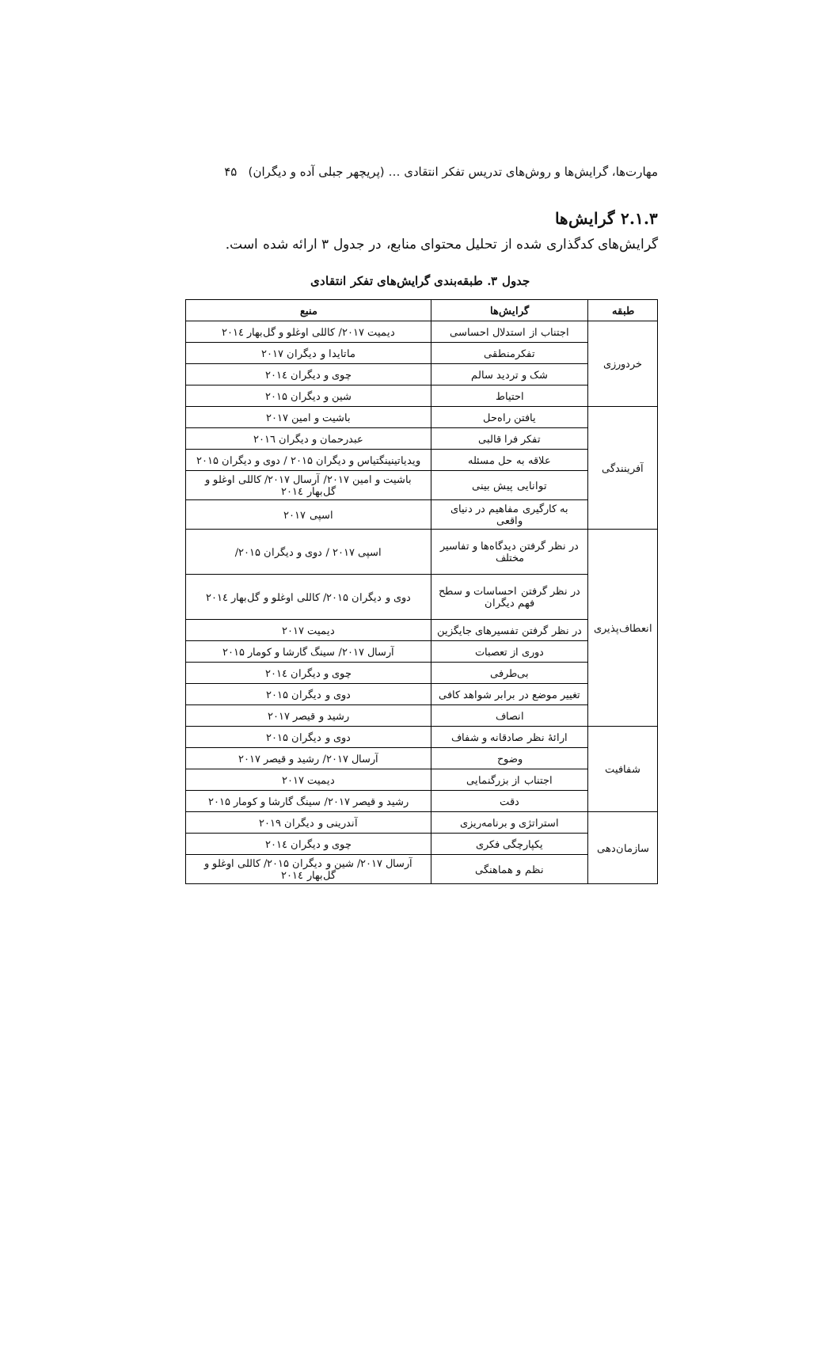مهارت‌ها، گرایش‌ها و روش‌های تدریس تفکر انتقادی … (پریچهر جبلی آده و دیگران) ۴۵
۲.۱.۳ گرایش‌ها
گرایش‌های کدگذاری شده از تحلیل محتوای منابع، در جدول ۳ ارائه شده است.
جدول ۳. طبقه‌بندی گرایش‌های تفکر انتقادی
| طبقه | گرایش‌ها | منبع |
| --- | --- | --- |
| خردورزی | اجتناب از استدلال احساسی | دیمیت ۲۰۱۷/ کاللی اوغلو و گل‌بهار ۲۰۱٤ |
| | تفکرمنطقی | ماتایدا و دیگران ۲۰۱۷ |
| | شک و تردید سالم | چوی و دیگران ۲۰۱٤ |
| | احتیاط | شین و دیگران ۲۰۱۵ |
| آفرینندگی | یافتن راه‌حل | باشیت و امین ۲۰۱۷ |
| | تفکر فرا قالبی | عبدرحمان و دیگران ۲۰۱٦ |
| | علاقه به حل مسئله | ویدیاتینینگتیاس و دیگران ۲۰۱۵ / دوی و دیگران ۲۰۱۵ |
| | توانایی پیش بینی | باشیت و امین ۲۰۱۷/ آرسال ۲۰۱۷/ کاللی اوغلو و گل‌بهار ۲۰۱٤ |
| | به کارگیری مفاهیم در دنیای واقعی | اسپی ۲۰۱۷ |
| انعطاف‌پذیری | در نظر گرفتن دیدگاه‌ها و تفاسیر مختلف | اسپی ۲۰۱۷ / دوی و دیگران ۲۰۱۵/ |
| | در نظر گرفتن احساسات و سطح فهم دیگران | دوی و دیگران ۲۰۱۵/ کاللی اوغلو و گل‌بهار ۲۰۱٤ |
| | در نظر گرفتن تفسیرهای جایگزین | دیمیت ۲۰۱۷ |
| | دوری از تعصبات | آرسال ۲۰۱۷/ سینگ گارشا و کومار ۲۰۱۵ |
| | بی‌طرفی | چوی و دیگران ۲۰۱٤ |
| | تغییر موضع در برابر شواهد کافی | دوی و دیگران ۲۰۱۵ |
| | انصاف | رشید و قیصر ۲۰۱۷ |
| شفافیت | ارائهٔ نظر صادقانه و شفاف | دوی و دیگران ۲۰۱۵ |
| | وضوح | آرسال ۲۰۱۷/ رشید و قیصر ۲۰۱۷ |
| | اجتناب از بزرگنمایی | دیمیت ۲۰۱۷ |
| | دقت | رشید و قیصر ۲۰۱۷/ سینگ گارشا و کومار ۲۰۱۵ |
| سازمان‌دهی | استراتژی و برنامه‌ریزی | آندرینی و دیگران ۲۰۱۹ |
| | یکپارچگی فکری | چوی و دیگران ۲۰۱٤ |
| | نظم و هماهنگی | آرسال ۲۰۱۷/ شین و دیگران ۲۰۱۵/ کاللی اوغلو و گل‌بهار ۲۰۱٤ |